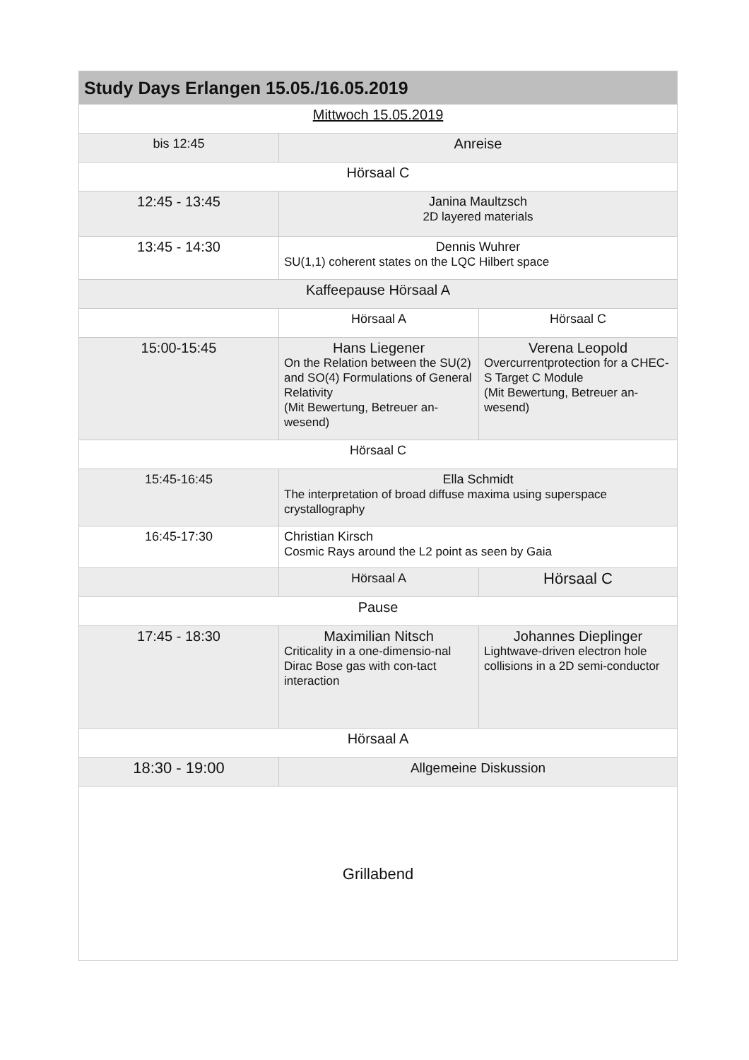| Study Days Erlangen 15.05./16.05.2019 | | |
| --- | --- | --- |
| Mittwoch 15.05.2019 | | |
| bis 12:45 | Anreise | |
| Hörsaal C | | |
| 12:45 - 13:45 | Janina Maultzsch 2D layered materials | |
| 13:45 - 14:30 | Dennis Wuhrer SU(1,1) coherent states on the LQC Hilbert space | |
| Kaffeepause Hörsaal A | | |
| | Hörsaal A | Hörsaal C |
| 15:00-15:45 | Hans Liegener On the Relation between the SU(2) and SO(4) Formulations of General Relativity (Mit Bewertung, Betreuer an-wesend) | Verena Leopold Overcurrentprotection for a CHEC-S Target C Module (Mit Bewertung, Betreuer an-wesend) |
| Hörsaal C | | |
| 15:45-16:45 | Ella Schmidt The interpretation of broad diffuse maxima using superspace crystallography | |
| 16:45-17:30 | Christian Kirsch Cosmic Rays around the L2 point as seen by Gaia | |
| | Hörsaal A | Hörsaal C |
| Pause | | |
| 17:45 - 18:30 | Maximilian Nitsch Criticality in a one-dimensio-nal Dirac Bose gas with con-tact interaction | Johannes Dieplinger Lightwave-driven electron hole collisions in a 2D semi-conductor |
| Hörsaal A | | |
| 18:30 - 19:00 | Allgemeine Diskussion | |
| Grillabend | | |